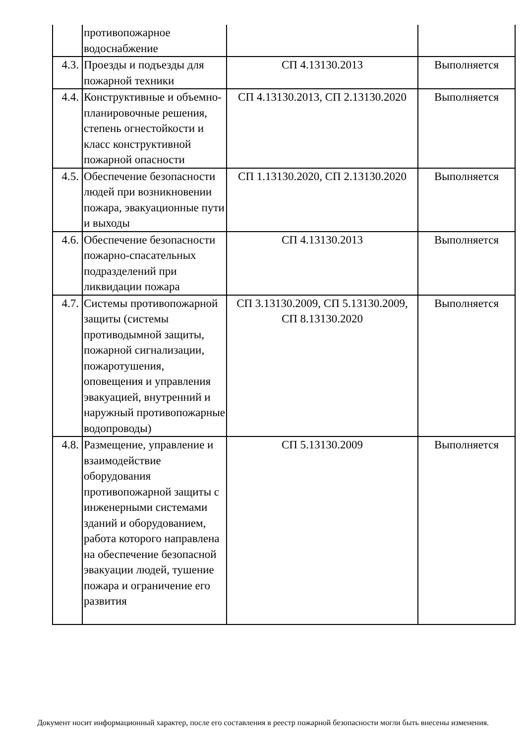| | противопожарное водоснабжение | | |
| 4.3. | Проезды и подъезды для пожарной техники | СП 4.13130.2013 | Выполняется |
| 4.4. | Конструктивные и объемно-планировочные решения, степень огнестойкости и класс конструктивной пожарной опасности | СП 4.13130.2013, СП 2.13130.2020 | Выполняется |
| 4.5. | Обеспечение безопасности людей при возникновении пожара, эвакуационные пути и выходы | СП 1.13130.2020, СП 2.13130.2020 | Выполняется |
| 4.6. | Обеспечение безопасности пожарно-спасательных подразделений при ликвидации пожара | СП 4.13130.2013 | Выполняется |
| 4.7. | Системы противопожарной защиты (системы противодымной защиты, пожарной сигнализации, пожаротушения, оповещения и управления эвакуацией, внутренний и наружный противопожарные водопроводы) | СП 3.13130.2009, СП 5.13130.2009, СП 8.13130.2020 | Выполняется |
| 4.8. | Размещение, управление и взаимодействие оборудования противопожарной защиты с инженерными системами зданий и оборудованием, работа которого направлена на обеспечение безопасной эвакуации людей, тушение пожара и ограничение его развития | СП 5.13130.2009 | Выполняется |
Документ носит информационный характер, после его составления в реестр пожарной безопасности могли быть внесены изменения.